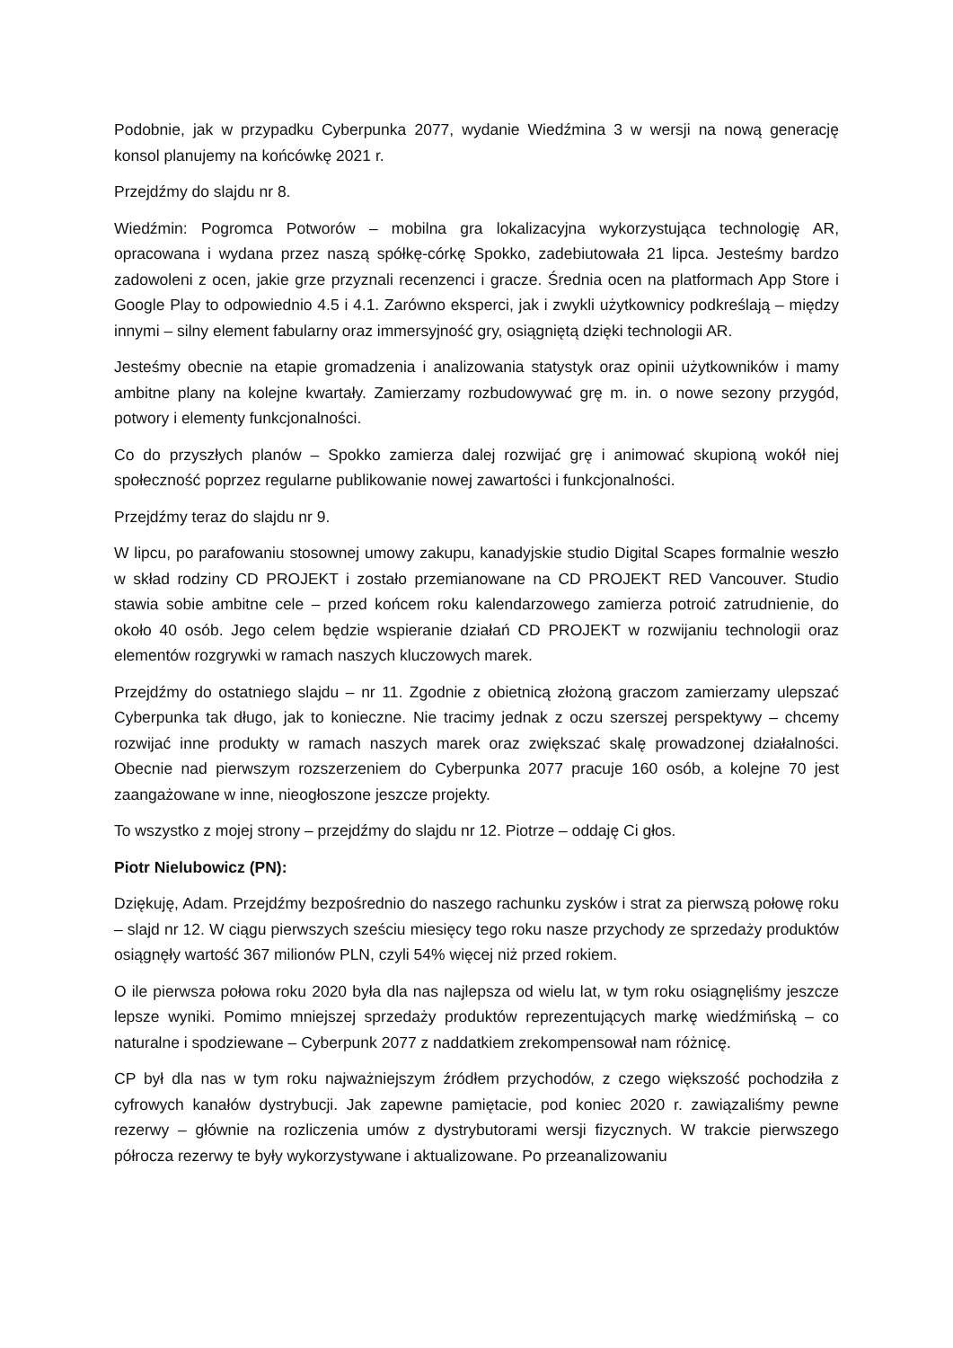Podobnie, jak w przypadku Cyberpunka 2077, wydanie Wiedźmina 3 w wersji na nową generację konsol planujemy na końcówkę 2021 r.
Przejdźmy do slajdu nr 8.
Wiedźmin: Pogromca Potworów – mobilna gra lokalizacyjna wykorzystująca technologię AR, opracowana i wydana przez naszą spółkę-córkę Spokko, zadebiutowała 21 lipca. Jesteśmy bardzo zadowoleni z ocen, jakie grze przyznali recenzenci i gracze. Średnia ocen na platformach App Store i Google Play to odpowiednio 4.5 i 4.1. Zarówno eksperci, jak i zwykli użytkownicy podkreślają – między innymi – silny element fabularny oraz immersyjność gry, osiągniętą dzięki technologii AR.
Jesteśmy obecnie na etapie gromadzenia i analizowania statystyk oraz opinii użytkowników i mamy ambitne plany na kolejne kwartały. Zamierzamy rozbudowywać grę m. in. o nowe sezony przygód, potwory i elementy funkcjonalności.
Co do przyszłych planów – Spokko zamierza dalej rozwijać grę i animować skupioną wokół niej społeczność poprzez regularne publikowanie nowej zawartości i funkcjonalności.
Przejdźmy teraz do slajdu nr 9.
W lipcu, po parafowaniu stosownej umowy zakupu, kanadyjskie studio Digital Scapes formalnie weszło w skład rodziny CD PROJEKT i zostało przemianowane na CD PROJEKT RED Vancouver. Studio stawia sobie ambitne cele – przed końcem roku kalendarzowego zamierza potroić zatrudnienie, do około 40 osób. Jego celem będzie wspieranie działań CD PROJEKT w rozwijaniu technologii oraz elementów rozgrywki w ramach naszych kluczowych marek.
Przejdźmy do ostatniego slajdu – nr 11. Zgodnie z obietnicą złożoną graczom zamierzamy ulepszać Cyberpunka tak długo, jak to konieczne. Nie tracimy jednak z oczu szerszej perspektywy – chcemy rozwijać inne produkty w ramach naszych marek oraz zwiększać skalę prowadzonej działalności. Obecnie nad pierwszym rozszerzeniem do Cyberpunka 2077 pracuje 160 osób, a kolejne 70 jest zaangażowane w inne, nieogłoszone jeszcze projekty.
To wszystko z mojej strony – przejdźmy do slajdu nr 12. Piotrze – oddaję Ci głos.
Piotr Nielubowicz (PN):
Dziękuję, Adam. Przejdźmy bezpośrednio do naszego rachunku zysków i strat za pierwszą połowę roku – slajd nr 12. W ciągu pierwszych sześciu miesięcy tego roku nasze przychody ze sprzedaży produktów osiągnęły wartość 367 milionów PLN, czyli 54% więcej niż przed rokiem.
O ile pierwsza połowa roku 2020 była dla nas najlepsza od wielu lat, w tym roku osiągnęliśmy jeszcze lepsze wyniki. Pomimo mniejszej sprzedaży produktów reprezentujących markę wiedźmińską – co naturalne i spodziewane – Cyberpunk 2077 z naddatkiem zrekompensował nam różnicę.
CP był dla nas w tym roku najważniejszym źródłem przychodów, z czego większość pochodziła z cyfrowych kanałów dystrybucji. Jak zapewne pamiętacie, pod koniec 2020 r. zawiązaliśmy pewne rezerwy – głównie na rozliczenia umów z dystrybutorami wersji fizycznych. W trakcie pierwszego półrocza rezerwy te były wykorzystywane i aktualizowane. Po przeanalizowaniu